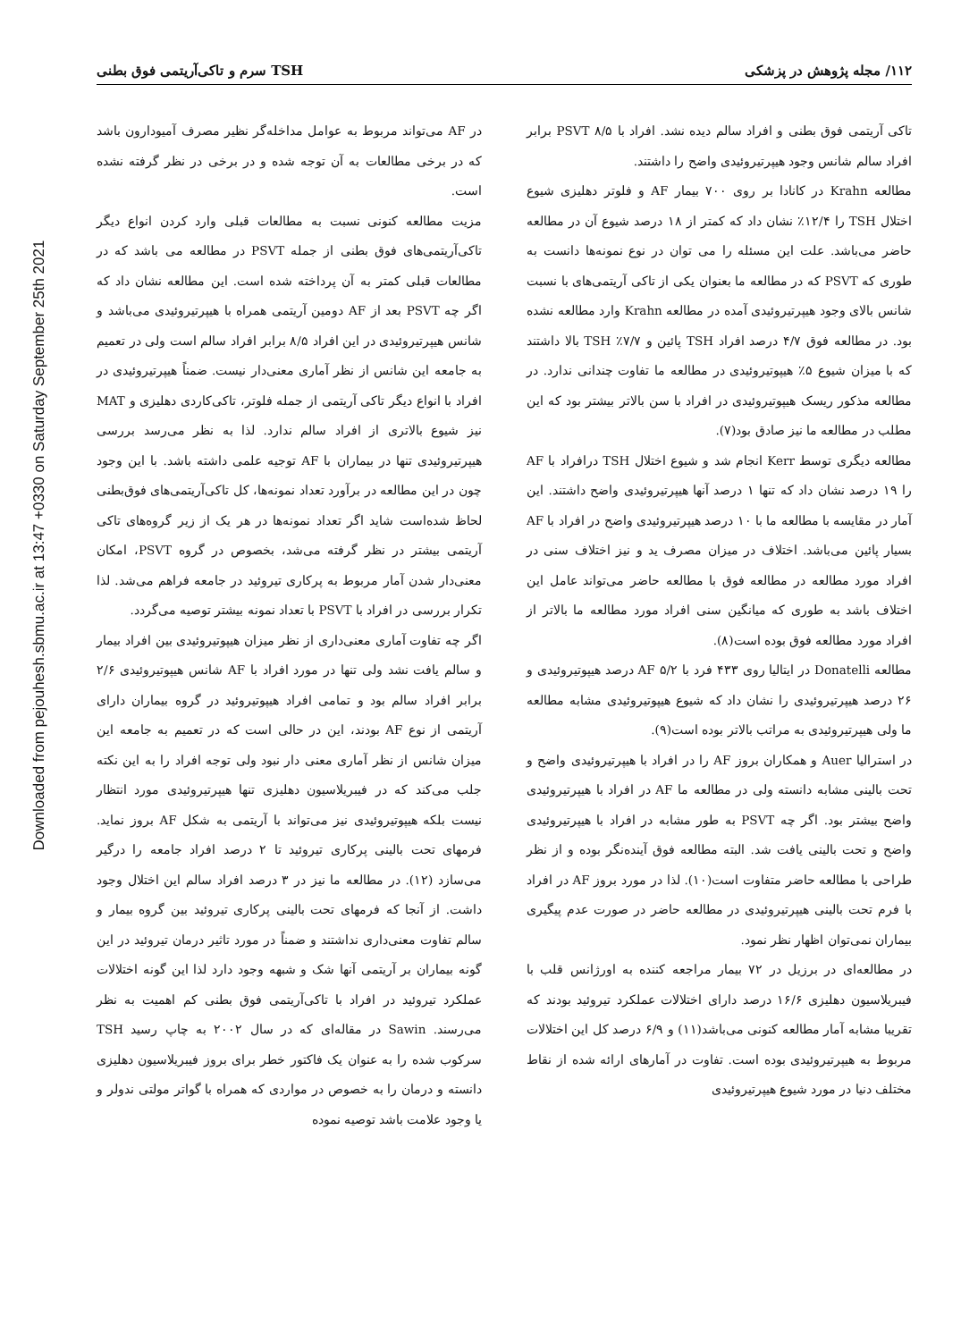Downloaded from pejouhesh.sbmu.ac.ir at 13:47 +0330 on Saturday September 25th 2021
۱۱۲/ مجله پژوهش در پزشکی TSH سرم و تاکی‌آریتمی فوق بطنی
تاکی آریتمی فوق بطنی و افراد سالم دیده نشد. افراد با PSVT ۸/۵ برابر افراد سالم شانس وجود هیپرتیروئیدی واضح را داشتند.
مطالعه Krahn در کانادا بر روی ۷۰۰ بیمار AF و فلوتر دهلیزی شیوع اختلال TSH را ۱۲/۴٪ نشان داد که کمتر از ۱۸ درصد شیوع آن در مطالعه حاضر می‌باشد. علت این مسئله را می توان در نوع نمونه‌ها دانست به طوری که PSVT که در مطالعه ما بعنوان یکی از تاکی آریتمی‌های با نسبت شانس بالای وجود هیپرتیروئیدی آمده در مطالعه Krahn وارد مطالعه نشده بود. در مطالعه فوق ۴/۷ درصد افراد TSH پائین و ۷/۷٪ TSH بالا داشتند که با میزان شیوع ۵٪ هیپوتیروئیدی در مطالعه ما تفاوت چندانی ندارد. در مطالعه مذکور ریسک هیپوتیروئیدی در افراد با سن بالاتر بیشتر بود که این مطلب در مطالعه ما نیز صادق بود(۷).
مطالعه دیگری توسط Kerr انجام شد و شیوع اختلال TSH درافراد با AF را ۱۹ درصد نشان داد که تنها ۱ درصد آنها هیپرتیروئیدی واضح داشتند. این آمار در مقایسه با مطالعه ما با ۱۰ درصد هیپرتیروئیدی واضح در افراد با AF بسیار پائین می‌باشد. اختلاف در میزان مصرف ید و نیز اختلاف سنی در افراد مورد مطالعه در مطالعه فوق با مطالعه حاضر می‌تواند عامل این اختلاف باشد به طوری که میانگین سنی افراد مورد مطالعه ما بالاتر از افراد مورد مطالعه فوق بوده است(۸).
مطالعه Donatelli در ایتالیا روی ۴۳۳ فرد با AF ۵/۲ درصد هیپوتیروئیدی و ۲۶ درصد هیپرتیروئیدی را نشان داد که شیوع هیپوتیروئیدی مشابه مطالعه ما ولی هیپرتیروئیدی به مراتب بالاتر بوده است(۹).
در استرالیا Auer و همکاران بروز AF را در افراد با هیپرتیروئیدی واضح و تحت بالینی مشابه دانسته ولی در مطالعه ما AF در افراد با هیپرتیروئیدی واضح بیشتر بود. اگر چه PSVT به طور مشابه در افراد با هیپرتیروئیدی واضح و تحت بالینی یافت شد. البته مطالعه فوق آینده‌نگر بوده و از نظر طراحی با مطالعه حاضر متفاوت است(۱۰). لذا در مورد بروز AF در افراد با فرم تحت بالینی هیپرتیروئیدی در مطالعه حاضر در صورت عدم پیگیری بیماران نمی‌توان اظهار نظر نمود.
در مطالعه‌ای در برزیل در ۷۲ بیمار مراجعه کننده به اورژانس قلب با فیبریلاسیون دهلیزی ۱۶/۶ درصد دارای اختلالات عملکرد تیروئید بودند که تقریبا مشابه آمار مطالعه کنونی می‌باشد(۱۱) و ۶/۹ درصد کل این اختلالات مربوط به هیپرتیروئیدی بوده است. تفاوت در آمارهای ارائه شده از نقاط مختلف دنیا در مورد شیوع هیپرتیروئیدی
در AF می‌تواند مربوط به عوامل مداخله‌گر نظیر مصرف آمیودارون باشد که در برخی مطالعات به آن توجه شده و در برخی در نظر گرفته نشده است.
مزیت مطالعه کنونی نسبت به مطالعات قبلی وارد کردن انواع دیگر تاکی‌آریتمی‌های فوق بطنی از جمله PSVT در مطالعه می باشد که در مطالعات قبلی کمتر به آن پرداخته شده است. این مطالعه نشان داد که اگر چه PSVT بعد از AF دومین آریتمی همراه با هیپرتیروئیدی می‌باشد و شانس هیپرتیروئیدی در این افراد ۸/۵ برابر افراد سالم است ولی در تعمیم به جامعه این شانس از نظر آماری معنی‌دار نیست. ضمناً هیپرتیروئیدی در افراد با انواع دیگر تاکی آریتمی از جمله فلوتر، تاکی‌کاردی دهلیزی و MAT نیز شیوع بالاتری از افراد سالم ندارد. لذا به نظر می‌رسد بررسی هیپرتیروئیدی تنها در بیماران با AF توجیه علمی داشته باشد. با این وجود چون در این مطالعه در برآورد تعداد نمونه‌ها، کل تاکی‌آریتمی‌های فوق‌بطنی لحاظ شده‌است شاید اگر تعداد نمونه‌ها در هر یک از زیر گروه‌های تاکی آریتمی بیشتر در نظر گرفته می‌شد، بخصوص در گروه PSVT، امکان معنی‌دار شدن آمار مربوط به پرکاری تیروئید در جامعه فراهم می‌شد. لذا تکرار بررسی در افراد با PSVT با تعداد نمونه بیشتر توصیه می‌گردد.
اگر چه تفاوت آماری معنی‌داری از نظر میزان هیپوتیروئیدی بین افراد بیمار و سالم یافت نشد ولی تنها در مورد افراد با AF شانس هیپوتیروئیدی ۲/۶ برابر افراد سالم بود و تمامی افراد هیپوتیروئید در گروه بیماران دارای آریتمی از نوع AF بودند، این در حالی است که در تعمیم به جامعه این میزان شانس از نظر آماری معنی دار نبود ولی توجه افراد را به این نکته جلب می‌کند که در فیبریلاسیون دهلیزی تنها هیپرتیروئیدی مورد انتظار نیست بلکه هیپوتیروئیدی نیز می‌تواند با آریتمی به شکل AF بروز نماید. فرمهای تحت بالینی پرکاری تیروئید تا ۲ درصد افراد جامعه را درگیر می‌سازد (۱۲). در مطالعه ما نیز در ۳ درصد افراد سالم این اختلال وجود داشت. از آنجا که فرمهای تحت بالینی پرکاری تیروئید بین گروه بیمار و سالم تفاوت معنی‌داری نداشتند و ضمناً در مورد تاثیر درمان تیروئید در این گونه بیماران بر آریتمی آنها شک و شبهه وجود دارد لذا این گونه اختلالات عملکرد تیروئید در افراد با تاکی‌آریتمی فوق بطنی کم اهمیت به نظر می‌رسند. Sawin در مقاله‌ای که در سال ۲۰۰۲ به چاپ رسید TSH سرکوب شده را به عنوان یک فاکتور خطر برای بروز فیبریلاسیون دهلیزی دانسته و درمان را به خصوص در مواردی که همراه با گواتر مولتی ندولر و یا وجود علامت باشد توصیه نموده